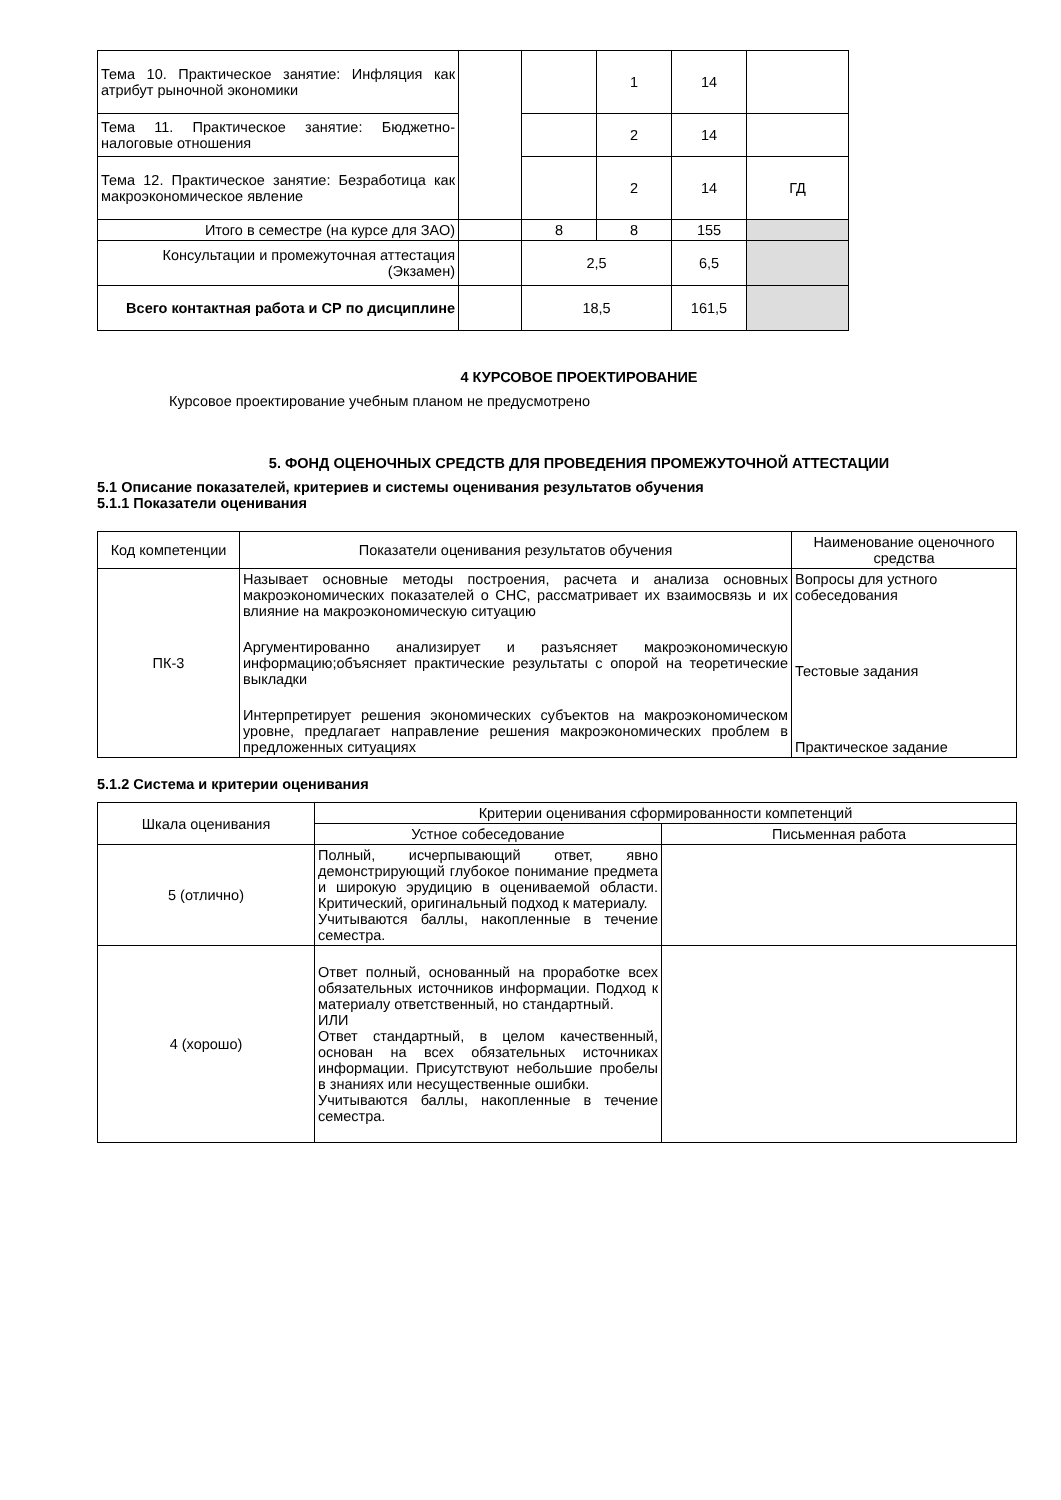| Тема 10. Практическое занятие: Инфляция как атрибут рыночной экономики | | | 1 | 14 | |
| Тема 11. Практическое занятие: Бюджетно- налоговые отношения | | | 2 | 14 | |
| Тема 12. Практическое занятие: Безработица как макроэкономическое явление | | | 2 | 14 | ГД |
| Итого в семестре (на курсе для ЗАО) | | 8 | 8 | 155 | |
| Консультации и промежуточная аттестация (Экзамен) | | 2,5 | | 6,5 | |
| Всего контактная работа и СР по дисциплине | | 18,5 | | 161,5 | |
4 КУРСОВОЕ ПРОЕКТИРОВАНИЕ
Курсовое проектирование учебным планом не предусмотрено
5. ФОНД ОЦЕНОЧНЫХ СРЕДСТВ ДЛЯ ПРОВЕДЕНИЯ ПРОМЕЖУТОЧНОЙ АТТЕСТАЦИИ
5.1 Описание показателей, критериев и системы оценивания результатов обучения
5.1.1 Показатели оценивания
| Код компетенции | Показатели оценивания результатов обучения | Наименование оценочного средства |
| ПК-3 | Называет основные методы построения, расчета и анализа основных макроэкономических показателей о СНС, рассматривает их взаимосвязь и их влияние на макроэкономическую ситуацию | Вопросы для устного собеседования |
| | Аргументированно анализирует и разъясняет макроэкономическую информацию;объясняет практические результаты с опорой на теоретические выкладки | Тестовые задания |
| | Интерпретирует решения экономических субъектов на макроэкономическом уровне, предлагает направление решения макроэкономических проблем в предложенных ситуациях | Практическое задание |
5.1.2 Система и критерии оценивания
| Шкала оценивания | Критерии оценивания сформированности компетенций | |
| | Устное собеседование | Письменная работа |
| 5 (отлично) | Полный, исчерпывающий ответ, явно демонстрирующий глубокое понимание предмета и широкую эрудицию в оцениваемой области. Критический, оригинальный подход к материалу. Учитываются баллы, накопленные в течение семестра. | |
| 4 (хорошо) | Ответ полный, основанный на проработке всех обязательных источников информации. Подход к материалу ответственный, но стандартный. ИЛИ Ответ стандартный, в целом качественный, основан на всех обязательных источниках информации. Присутствуют небольшие пробелы в знаниях или несущественные ошибки. Учитываются баллы, накопленные в течение семестра. | |